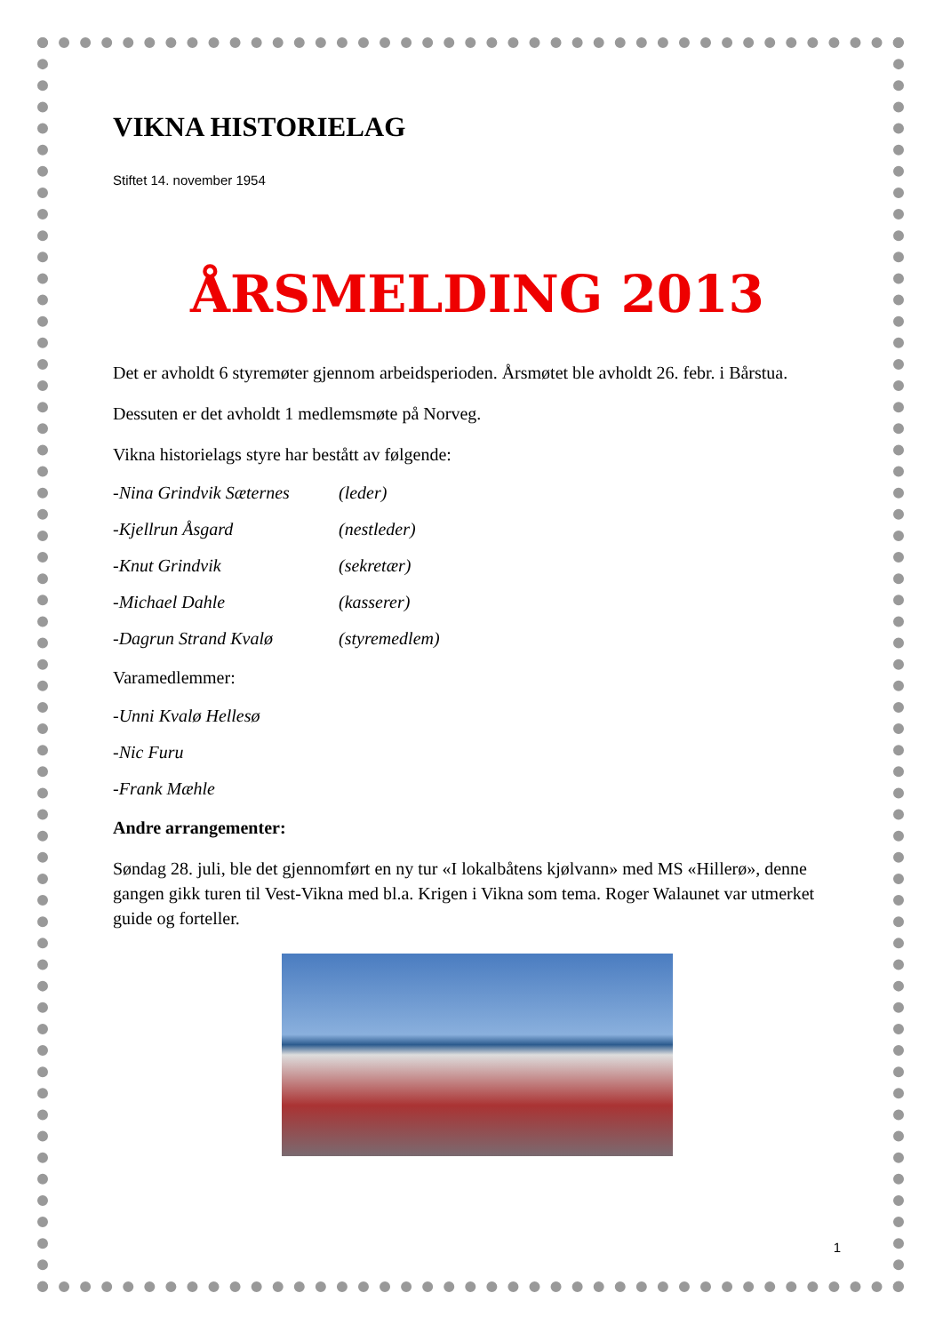VIKNA HISTORIELAG
Stiftet 14. november 1954
ÅRSMELDING 2013
Det er avholdt 6 styremøter gjennom arbeidsperioden. Årsmøtet ble avholdt 26. febr. i Bårstua.
Dessuten er det avholdt 1 medlemsmøte på Norveg.
Vikna historielags styre har bestått av følgende:
-Nina Grindvik Sæternes (leder)
-Kjellrun Åsgard (nestleder)
-Knut Grindvik (sekretær)
-Michael Dahle (kasserer)
-Dagrun Strand Kvalø (styremedlem)
Varamedlemmer:
-Unni Kvalø Hellesø
-Nic Furu
-Frank Mæhle
Andre arrangementer:
Søndag 28. juli, ble det gjennomført en ny tur «I lokalbåtens kjølvann» med MS «Hillerø», denne gangen gikk turen til Vest-Vikna med bl.a. Krigen i Vikna som tema. Roger Walaunet var utmerket guide og forteller.
1